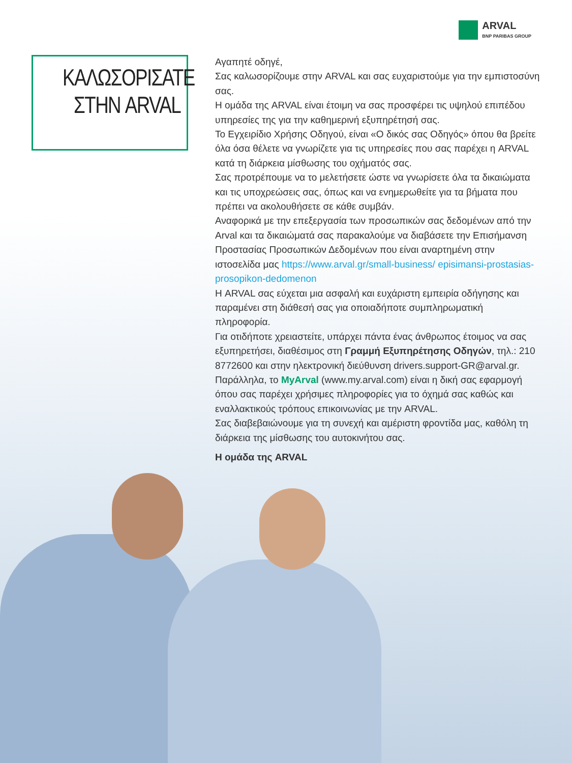ARVAL
BNP PARIBAS GROUP
ΚΑΛΩΣΟΡΙΣΑΤΕ
ΣΤΗΝ ARVAL
Αγαπητέ οδηγέ,
Σας καλωσορίζουμε στην ARVAL και σας ευχαριστούμε για την εμπιστοσύνη σας.
Η ομάδα της ARVAL είναι έτοιμη να σας προσφέρει τις υψηλού επιπέδου υπηρεσίες της για την καθημερινή εξυπηρέτησή σας.
Το Εγχειρίδιο Χρήσης Οδηγού, είναι «Ο δικός σας Οδηγός» όπου θα βρείτε όλα όσα θέλετε να γνωρίζετε για τις υπηρεσίες που σας παρέχει η ARVAL κατά τη διάρκεια μίσθωσης του οχήματός σας.
Σας προτρέπουμε να το μελετήσετε ώστε να γνωρίσετε όλα τα δικαιώματα και τις υποχρεώσεις σας, όπως και να ενημερωθείτε για τα βήματα που πρέπει να ακολουθήσετε σε κάθε συμβάν.
Αναφορικά με την επεξεργασία των προσωπικών σας δεδομένων από την Arval και τα δικαιώματά σας παρακαλούμε να διαβάσετε την Επισήμανση Προστασίας Προσωπικών Δεδομένων που είναι αναρτημένη στην ιστοσελίδα μας https://www.arval.gr/small-business/ episimansi-prostasias-prosopikon-dedomenon
Η ARVAL σας εύχεται μια ασφαλή και ευχάριστη εμπειρία οδήγησης και παραμένει στη διάθεσή σας για οποιαδήποτε συμπληρωματική πληροφορία.
Για οτιδήποτε χρειαστείτε, υπάρχει πάντα ένας άνθρωπος έτοιμος να σας εξυπηρετήσει, διαθέσιμος στη Γραμμή Εξυπηρέτησης Οδηγών, τηλ.: 210 8772600 και στην ηλεκτρονική διεύθυνση drivers.support-GR@arval.gr. Παράλληλα, το MyArval (www.my.arval.com) είναι η δική σας εφαρμογή όπου σας παρέχει χρήσιμες πληροφορίες για το όχημά σας καθώς και εναλλακτικούς τρόπους επικοινωνίας με την ARVAL.
Σας διαβεβαιώνουμε για τη συνεχή και αμέριστη φροντίδα μας, καθόλη τη διάρκεια της μίσθωσης του αυτοκινήτου σας.
Η ομάδα της ARVAL